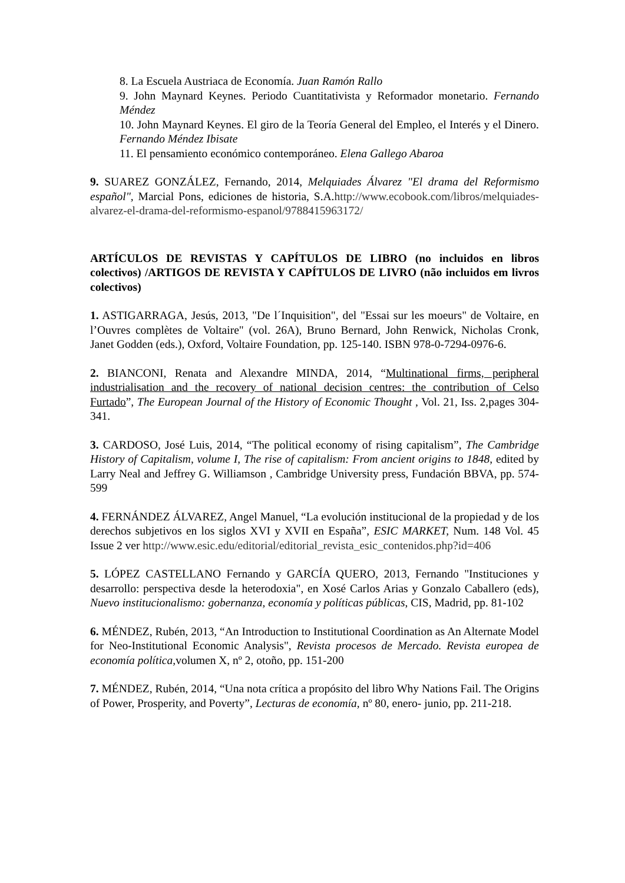8. La Escuela Austriaca de Economía. Juan Ramón Rallo
9. John Maynard Keynes. Periodo Cuantitativista y Reformador monetario. Fernando Méndez
10. John Maynard Keynes. El giro de la Teoría General del Empleo, el Interés y el Dinero. Fernando Méndez Ibisate
11. El pensamiento económico contemporáneo. Elena Gallego Abaroa
9. SUAREZ GONZÁLEZ, Fernando, 2014, Melquiades Álvarez "El drama del Reformismo español", Marcial Pons, ediciones de historia, S.A.http://www.ecobook.com/libros/melquiades-alvarez-el-drama-del-reformismo-espanol/9788415963172/
ARTÍCULOS DE REVISTAS Y CAPÍTULOS DE LIBRO (no incluidos en libros colectivos) /ARTIGOS DE REVISTA Y CAPÍTULOS DE LIVRO (não incluidos em livros colectivos)
1. ASTIGARRAGA, Jesús, 2013, "De l´Inquisition", del "Essai sur les moeurs" de Voltaire, en l’Ouvres complètes de Voltaire" (vol. 26A), Bruno Bernard, John Renwick, Nicholas Cronk, Janet Godden (eds.), Oxford, Voltaire Foundation, pp. 125-140. ISBN 978-0-7294-0976-6.
2. BIANCONI, Renata and Alexandre MINDA, 2014, “Multinational firms, peripheral industrialisation and the recovery of national decision centres: the contribution of Celso Furtado”, The European Journal of the History of Economic Thought , Vol. 21, Iss. 2,pages 304-341.
3. CARDOSO, José Luis, 2014, “The political economy of rising capitalism”, The Cambridge History of Capitalism, volume I, The rise of capitalism: From ancient origins to 1848, edited by Larry Neal and Jeffrey G. Williamson , Cambridge University press, Fundación BBVA, pp. 574-599
4. FERNÁNDEZ ÁLVAREZ, Angel Manuel, “La evolución institucional de la propiedad y de los derechos subjetivos en los siglos XVI y XVII en España”, ESIC MARKET, Num. 148 Vol. 45 Issue 2 ver http://www.esic.edu/editorial/editorial_revista_esic_contenidos.php?id=406
5. LÓPEZ CASTELLANO Fernando y GARCÍA QUERO, 2013, Fernando "Instituciones y desarrollo: perspectiva desde la heterodoxia", en Xosé Carlos Arias y Gonzalo Caballero (eds), Nuevo institucionalismo: gobernanza, economía y políticas públicas, CIS, Madrid, pp. 81-102
6. MÉNDEZ, Rubén, 2013, “An Introduction to Institutional Coordination as An Alternate Model for Neo-Institutional Economic Analysis", Revista procesos de Mercado. Revista europea de economía política, volumen X, nº 2, otoño, pp. 151-200
7. MÉNDEZ, Rubén, 2014, “Una nota crítica a propósito del libro Why Nations Fail. The Origins of Power, Prosperity, and Poverty”, Lecturas de economía, nº 80, enero- junio, pp. 211-218.